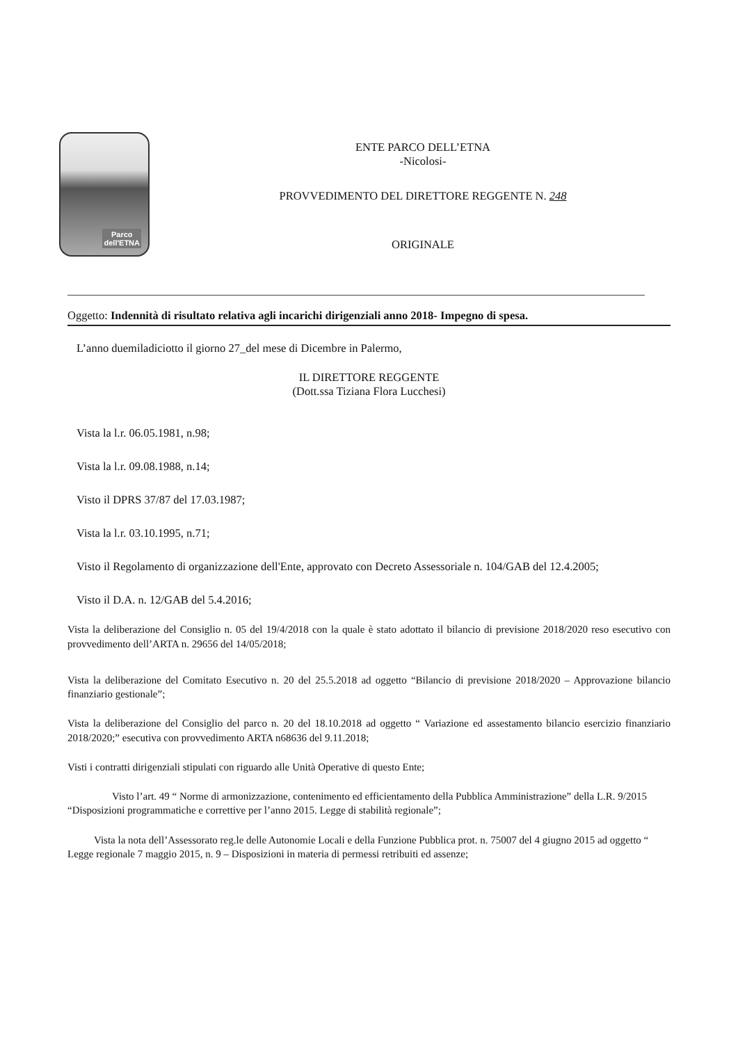Parco
dell'ETNA
ENTE PARCO DELL’ETNA
-Nicolosi-
PROVVEDIMENTO DEL DIRETTORE REGGENTE N. 248
ORIGINALE
Oggetto: Indennità di risultato relativa agli incarichi dirigenziali anno 2018- Impegno di spesa.
L’anno duemiladiciotto il giorno 27_del mese di Dicembre in Palermo,
IL DIRETTORE REGGENTE
(Dott.ssa Tiziana Flora Lucchesi)
Vista la l.r. 06.05.1981, n.98;
Vista la l.r. 09.08.1988, n.14;
Visto il DPRS 37/87 del 17.03.1987;
Vista la l.r. 03.10.1995, n.71;
Visto il Regolamento di organizzazione dell'Ente, approvato con Decreto Assessoriale n. 104/GAB del 12.4.2005;
Visto il D.A. n. 12/GAB del 5.4.2016;
Vista la deliberazione del Consiglio n. 05 del 19/4/2018 con la quale è stato adottato il bilancio di previsione 2018/2020 reso esecutivo con provvedimento dell’ARTA n. 29656 del 14/05/2018;
Vista la deliberazione del Comitato Esecutivo n. 20 del 25.5.2018 ad oggetto “Bilancio di previsione 2018/2020 – Approvazione bilancio finanziario gestionale”;
Vista la deliberazione del Consiglio del parco n. 20 del 18.10.2018 ad oggetto “ Variazione ed assestamento bilancio esercizio finanziario 2018/2020;” esecutiva con provvedimento ARTA n68636 del 9.11.2018;
Visti i contratti dirigenziali stipulati con riguardo alle Unità Operative di questo Ente;
Visto l’art. 49 “ Norme di armonizzazione, contenimento ed efficientamento della Pubblica Amministrazione” della L.R. 9/2015 “Disposizioni programmatiche e correttive per l’anno 2015. Legge di stabilità regionale”;
Vista la nota dell’Assessorato reg.le delle Autonomie Locali e della Funzione Pubblica prot. n. 75007 del 4 giugno 2015 ad oggetto “ Legge regionale 7 maggio 2015, n. 9 – Disposizioni in materia di permessi retribuiti ed assenze;